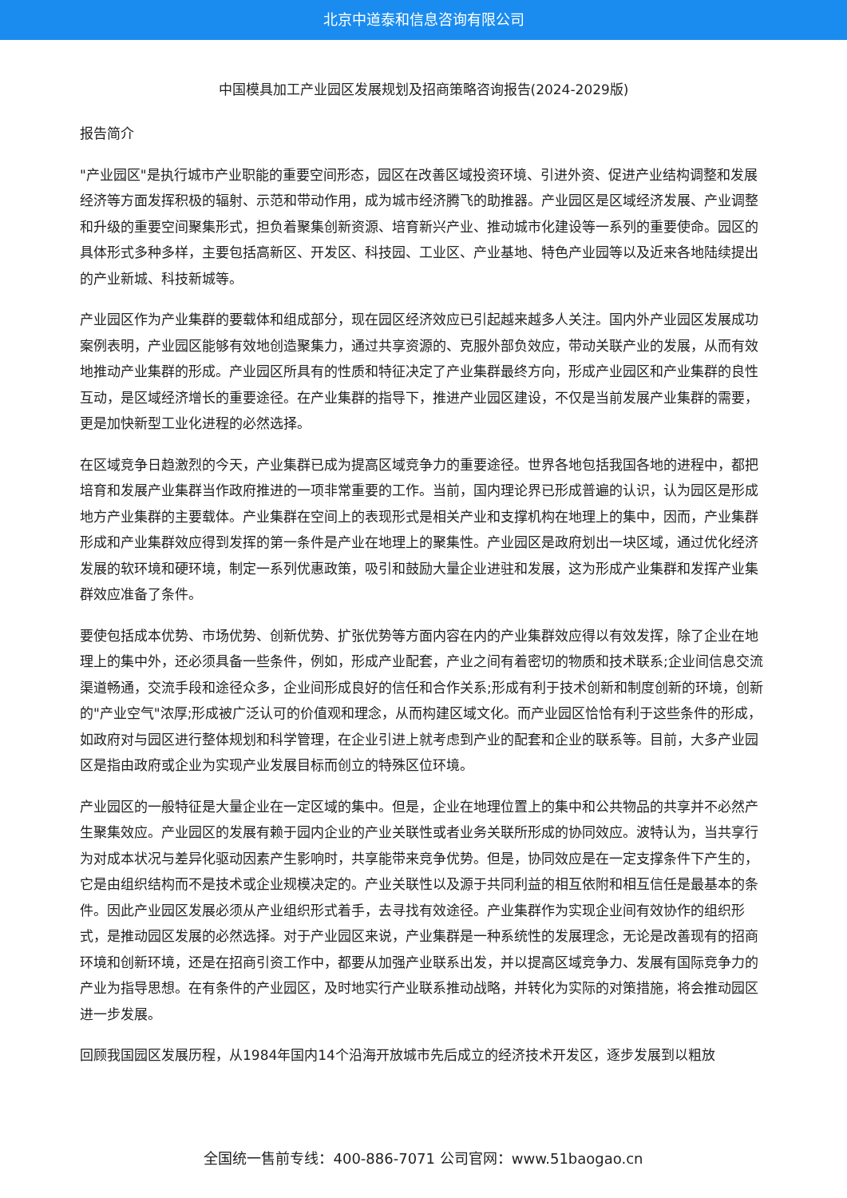北京中道泰和信息咨询有限公司
中国模具加工产业园区发展规划及招商策略咨询报告(2024-2029版)
报告简介
"产业园区"是执行城市产业职能的重要空间形态，园区在改善区域投资环境、引进外资、促进产业结构调整和发展经济等方面发挥积极的辐射、示范和带动作用，成为城市经济腾飞的助推器。产业园区是区域经济发展、产业调整和升级的重要空间聚集形式，担负着聚集创新资源、培育新兴产业、推动城市化建设等一系列的重要使命。园区的具体形式多种多样，主要包括高新区、开发区、科技园、工业区、产业基地、特色产业园等以及近来各地陆续提出的产业新城、科技新城等。
产业园区作为产业集群的要载体和组成部分，现在园区经济效应已引起越来越多人关注。国内外产业园区发展成功案例表明，产业园区能够有效地创造聚集力，通过共享资源的、克服外部负效应，带动关联产业的发展，从而有效地推动产业集群的形成。产业园区所具有的性质和特征决定了产业集群最终方向，形成产业园区和产业集群的良性互动，是区域经济增长的重要途径。在产业集群的指导下，推进产业园区建设，不仅是当前发展产业集群的需要，更是加快新型工业化进程的必然选择。
在区域竞争日趋激烈的今天，产业集群已成为提高区域竞争力的重要途径。世界各地包括我国各地的进程中，都把培育和发展产业集群当作政府推进的一项非常重要的工作。当前，国内理论界已形成普遍的认识，认为园区是形成地方产业集群的主要载体。产业集群在空间上的表现形式是相关产业和支撑机构在地理上的集中，因而，产业集群形成和产业集群效应得到发挥的第一条件是产业在地理上的聚集性。产业园区是政府划出一块区域，通过优化经济发展的软环境和硬环境，制定一系列优惠政策，吸引和鼓励大量企业进驻和发展，这为形成产业集群和发挥产业集群效应准备了条件。
要使包括成本优势、市场优势、创新优势、扩张优势等方面内容在内的产业集群效应得以有效发挥，除了企业在地理上的集中外，还必须具备一些条件，例如，形成产业配套，产业之间有着密切的物质和技术联系;企业间信息交流渠道畅通，交流手段和途径众多，企业间形成良好的信任和合作关系;形成有利于技术创新和制度创新的环境，创新的"产业空气"浓厚;形成被广泛认可的价值观和理念，从而构建区域文化。而产业园区恰恰有利于这些条件的形成，如政府对与园区进行整体规划和科学管理，在企业引进上就考虑到产业的配套和企业的联系等。目前，大多产业园区是指由政府或企业为实现产业发展目标而创立的特殊区位环境。
产业园区的一般特征是大量企业在一定区域的集中。但是，企业在地理位置上的集中和公共物品的共享并不必然产生聚集效应。产业园区的发展有赖于园内企业的产业关联性或者业务关联所形成的协同效应。波特认为，当共享行为对成本状况与差异化驱动因素产生影响时，共享能带来竞争优势。但是，协同效应是在一定支撑条件下产生的，它是由组织结构而不是技术或企业规模决定的。产业关联性以及源于共同利益的相互依附和相互信任是最基本的条件。因此产业园区发展必须从产业组织形式着手，去寻找有效途径。产业集群作为实现企业间有效协作的组织形式，是推动园区发展的必然选择。对于产业园区来说，产业集群是一种系统性的发展理念，无论是改善现有的招商环境和创新环境，还是在招商引资工作中，都要从加强产业联系出发，并以提高区域竞争力、发展有国际竞争力的产业为指导思想。在有条件的产业园区，及时地实行产业联系推动战略，并转化为实际的对策措施，将会推动园区进一步发展。
回顾我国园区发展历程，从1984年国内14个沿海开放城市先后成立的经济技术开发区，逐步发展到以粗放
全国统一售前专线：400-886-7071 公司官网：www.51baogao.cn